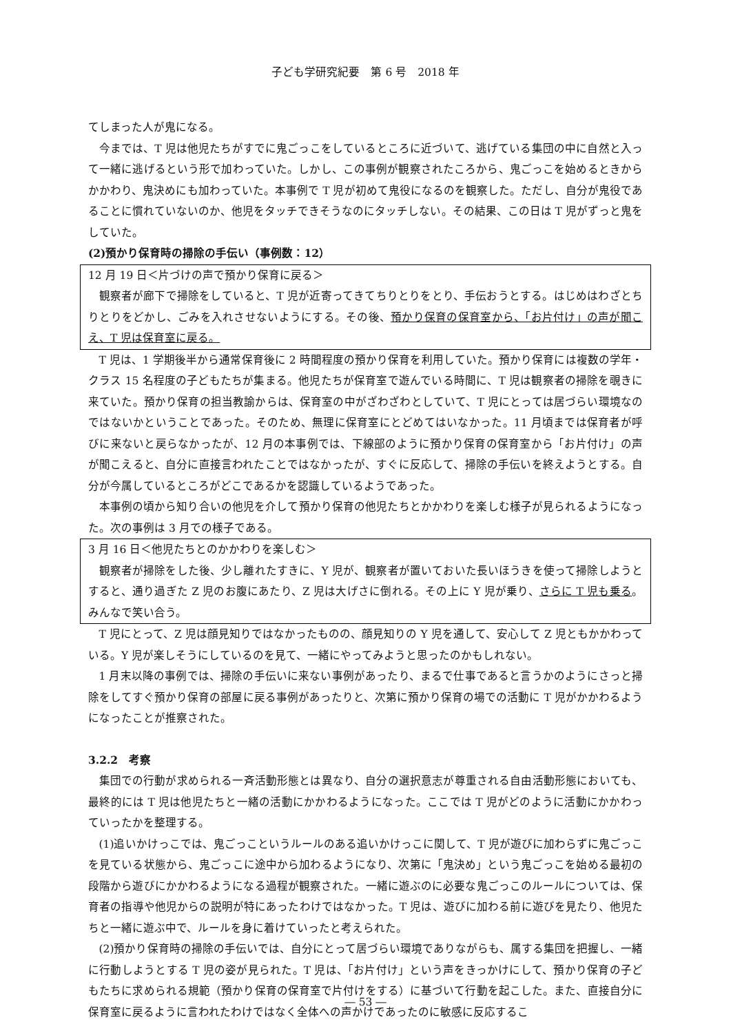子ども学研究紀要　第 6 号　2018 年
てしまった人が鬼になる。
今までは、T 児は他児たちがすでに鬼ごっこをしているところに近づいて、逃げている集団の中に自然と入って一緒に逃げるという形で加わっていた。しかし、この事例が観察されたころから、鬼ごっこを始めるときからかかわり、鬼決めにも加わっていた。本事例で T 児が初めて鬼役になるのを観察した。ただし、自分が鬼役であることに慣れていないのか、他児をタッチできそうなのにタッチしない。その結果、この日は T 児がずっと鬼をしていた。
(2)預かり保育時の掃除の手伝い（事例数：12）
12 月 19 日＜片づけの声で預かり保育に戻る＞
観察者が廊下で掃除をしていると、T 児が近寄ってきてちりとりをとり、手伝おうとする。はじめはわざとちりとりをどかし、ごみを入れさせないようにする。その後、預かり保育の保育室から、「お片付け」の声が聞こえ、T 児は保育室に戻る。
T 児は、1 学期後半から通常保育後に 2 時間程度の預かり保育を利用していた。預かり保育には複数の学年・クラス 15 名程度の子どもたちが集まる。他児たちが保育室で遊んでいる時間に、T 児は観察者の掃除を覗きに来ていた。預かり保育の担当教諭からは、保育室の中がざわざわとしていて、T 児にとっては居づらい環境なのではないかということであった。そのため、無理に保育室にとどめてはいなかった。11 月頃までは保育者が呼びに来ないと戻らなかったが、12 月の本事例では、下線部のように預かり保育の保育室から「お片付け」の声が聞こえると、自分に直接言われたことではなかったが、すぐに反応して、掃除の手伝いを終えようとする。自分が今属しているところがどこであるかを認識しているようであった。
本事例の頃から知り合いの他児を介して預かり保育の他児たちとかかわりを楽しむ様子が見られるようになった。次の事例は 3 月での様子である。
3 月 16 日＜他児たちとのかかわりを楽しむ＞
観察者が掃除をした後、少し離れたすきに、Y 児が、観察者が置いておいた長いほうきを使って掃除しようとすると、通り過ぎた Z 児のお腹にあたり、Z 児は大げさに倒れる。その上に Y 児が乗り、さらに T 児も乗る。みんなで笑い合う。
T 児にとって、Z 児は顔見知りではなかったものの、顔見知りの Y 児を通して、安心して Z 児ともかかわっている。Y 児が楽しそうにしているのを見て、一緒にやってみようと思ったのかもしれない。
1 月末以降の事例では、掃除の手伝いに来ない事例があったり、まるで仕事であると言うかのようにさっと掃除をしてすぐ預かり保育の部屋に戻る事例があったりと、次第に預かり保育の場での活動に T 児がかかわるようになったことが推察された。
3.2.2　考察
集団での行動が求められる一斉活動形態とは異なり、自分の選択意志が尊重される自由活動形態においても、最終的には T 児は他児たちと一緒の活動にかかわるようになった。ここでは T 児がどのように活動にかかわっていったかを整理する。
(1)追いかけっこでは、鬼ごっこというルールのある追いかけっこに関して、T 児が遊びに加わらずに鬼ごっこを見ている状態から、鬼ごっこに途中から加わるようになり、次第に「鬼決め」という鬼ごっこを始める最初の段階から遊びにかかわるようになる過程が観察された。一緒に遊ぶのに必要な鬼ごっこのルールについては、保育者の指導や他児からの説明が特にあったわけではなかった。T 児は、遊びに加わる前に遊びを見たり、他児たちと一緒に遊ぶ中で、ルールを身に着けていったと考えられた。
(2)預かり保育時の掃除の手伝いでは、自分にとって居づらい環境でありながらも、属する集団を把握し、一緒に行動しようとする T 児の姿が見られた。T 児は、「お片付け」という声をきっかけにして、預かり保育の子どもたちに求められる規範（預かり保育の保育室で片付けをする）に基づいて行動を起こした。また、直接自分に保育室に戻るように言われたわけではなく全体への声かけであったのに敏感に反応するこ
― 53 ―